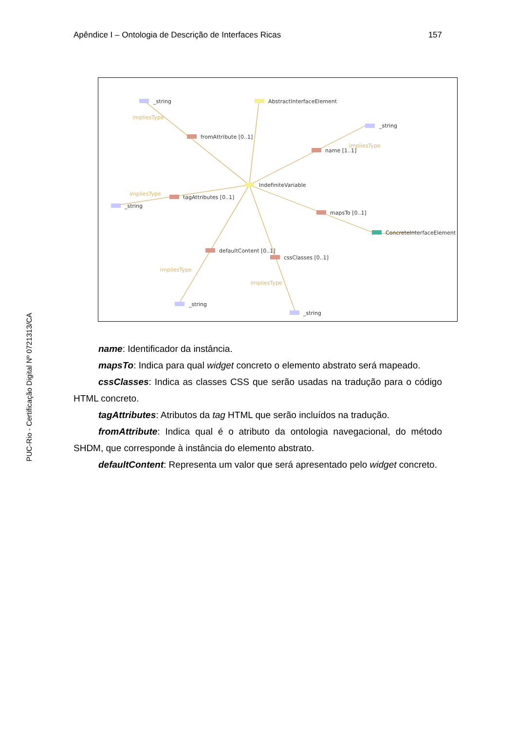Apêndice I – Ontologia de Descrição de Interfaces Ricas 157
PUC-Rio - Certificação Digital Nº 0721313/CA
_string
AbstractInterfaceElement
fromAttribute [0..1]
_string
name [1..1]
IndefiniteVariable
tagAttributes [0..1]
_string
mapsTo [0..1]
ConcreteInterfaceElement
defaultContent [0..1]
cssClasses [0..1]
_string
_string
impliesType
impliesType
impliesType
impliesType
impliesType
name: Identificador da instância.
mapsTo: Indica para qual widget concreto o elemento abstrato será mapeado.
cssClasses: Indica as classes CSS que serão usadas na tradução para o código HTML concreto.
tagAttributes: Atributos da tag HTML que serão incluídos na tradução.
fromAttribute: Indica qual é o atributo da ontologia navegacional, do método SHDM, que corresponde à instância do elemento abstrato.
defaultContent: Representa um valor que será apresentado pelo widget concreto.